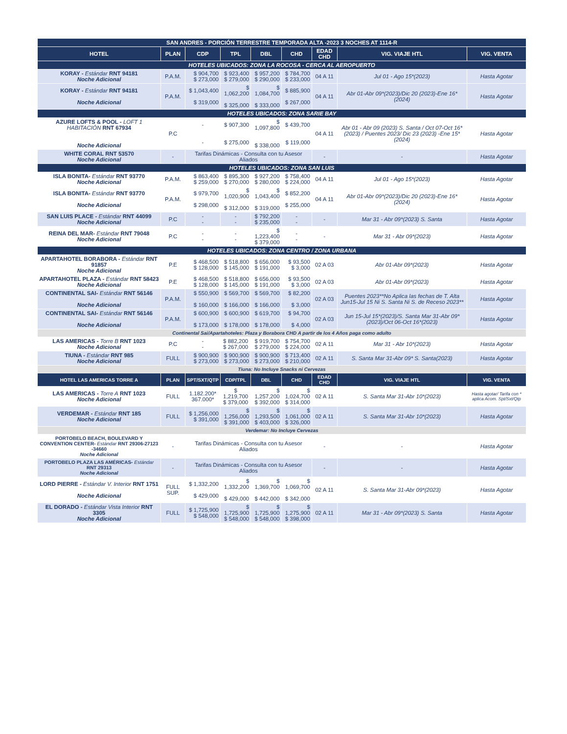| SAN ANDRES - PORCIÓN TERRESTRE TEMPORADA ALTA -2023 3 NOCHES AT 1114-R | | | | | | | | |
| HOTEL | PLAN | CDP | TPL | DBL | CHD | EDAD CHD | VIG. VIAJE HTL | VIG. VENTA |
| HOTELES UBICADOS: ZONA LA ROCOSA - CERCA AL AEROPUERTO | | | | | | | | |
| KORAY - Estándar RNT 94181 Noche Adicional | P.A.M. | $ 904,700 $ 273,000 | $ 923,400 $ 279,000 | $ 957,200 $ 290,000 | $ 784,700 $ 233,000 | 04 A 11 | Jul 01 - Ago 15*(2023) | Hasta Agotar |
| KORAY - Estándar RNT 94181 Noche Adicional | P.A.M. | $ 1,043,400 $ 319,000 | $ 1,062,200 $ 325,000 | $ 1,084,700 $ 333,000 | $ 885,900 $ 267,000 | 04 A 11 | Abr 01-Abr 09*(2023)/Dic 20 (2023)-Ene 16*(2024) | Hasta Agotar |
| HOTELES UBICADOS: ZONA SARIE BAY | | | | | | | | |
| AZURE LOFTS & POOL - LOFT 1 HABITACIÓN RNT 67934 Noche Adicional | P.C | - - | $ 907,300 $ 275,000 | $ 1,097,800 $ 338,000 | $ 439,700 $ 119,000 | 04 A 11 | Abr 01 - Abr 09 (2023) S. Santa / Oct 07-Oct 16*(2023) / Puentes 2023/ Dic 23 (2023) -Ene 15*(2024) | Hasta Agotar |
| WHITE CORAL RNT 53570 Noche Adicional | - | Tarifas Dinámicas - Consulta con tu Asesor Aliados | | | | - | - | Hasta Agotar |
| HOTELES UBICADOS: ZONA SAN LUIS | | | | | | | | |
| ISLA BONITA- Estándar RNT 93770 Noche Adicional | P.A.M. | $ 863,400 $ 259,000 | $ 895,300 $ 270,000 | $ 927,200 $ 280,000 | $ 758,400 $ 224,000 | 04 A 11 | Jul 01 - Ago 15*(2023) | Hasta Agotar |
| ISLA BONITA- Estándar RNT 93770 Noche Adicional | P.A.M. | $ 979,700 $ 298,000 | $ 1,020,900 $ 312,000 | $ 1,043,400 $ 319,000 | $ 852,200 $ 255,000 | 04 A 11 | Abr 01-Abr 09*(2023)/Dic 20 (2023)-Ene 16*(2024) | Hasta Agotar |
| SAN LUIS PLACE - Estándar RNT 44099 Noche Adicional | P.C | - - | - - | $ 792,200 $ 235,000 | - - | - | Mar 31 - Abr 09*(2023) S. Santa | Hasta Agotar |
| REINA DEL MAR- Estándar RNT 79048 Noche Adicional | P.C | - - | - - | $ 1,223,400 $ 379,000 | - - | - | Mar 31 - Abr 09*(2023) | Hasta Agotar |
| HOTELES UBICADOS: ZONA CENTRO / ZONA URBANA | | | | | | | | |
| APARTAHOTEL BORABORA - Estándar RNT 91857 Noche Adicional | P.E | $ 468,500 $ 128,000 | $ 518,800 $ 145,000 | $ 656,000 $ 191,000 | $ 93,500 $ 3,000 | 02 A 03 | Abr 01-Abr 09*(2023) | Hasta Agotar |
| APARTAHOTEL PLAZA - Estándar RNT 58423 Noche Adicional | P.E | $ 468,500 $ 128,000 | $ 518,800 $ 145,000 | $ 656,000 $ 191,000 | $ 93,500 $ 3,000 | 02 A 03 | Abr 01-Abr 09*(2023) | Hasta Agotar |
| CONTINENTAL SAI- Estándar RNT 56146 Noche Adicional | P.A.M. | $ 550,900 $ 160,000 | $ 569,700 $ 166,000 | $ 569,700 $ 166,000 | $ 82,200 $ 3,000 | 02 A 03 | Puentes 2023**No Aplica las fechas de T. Alta Jun15-Jul 15 Ni S. Santa Ni S. de Receso 2023** | Hasta Agotar |
| CONTINENTAL SAI- Estándar RNT 56146 Noche Adicional | P.A.M. | $ 600,900 $ 173,000 | $ 600,900 $ 178,000 | $ 619,700 $ 178,000 | $ 94,700 $ 4,000 | 02 A 03 | Jun 15-Jul 15*(2023)/S. Santa Mar 31-Abr 09*(2023)/Oct 06-Oct 16*(2023) | Hasta Agotar |
| Continental Sai/Apartahoteles: Plaza y Borabora CHD A partir de los 4 Años paga como adulto | | | | | | | | |
| LAS AMERICAS - Torre B RNT 1023 Noche Adicional | P.C | - - | $ 882,200 $ 267,000 | $ 919,700 $ 279,000 | $ 754,700 $ 224,000 | 02 A 11 | Mar 31 - Abr 10*(2023) | Hasta Agotar |
| TIUNA - Estándar RNT 985 Noche Adicional | FULL | $ 900,900 $ 273,000 | $ 900,900 $ 273,000 | $ 900,900 $ 273,000 | $ 713,400 $ 210,000 | 02 A 11 | S. Santa Mar 31-Abr 09* S. Santa(2023) | Hasta Agotar |
| Tiuna: No Incluye Snacks ni Cervezas | | | | | | | | |
| HOTEL LAS AMERICAS TORRE A | PLAN | SPT/SXT/QTP | CDP/TPL | DBL | CHD | EDAD CHD | VIG. VIAJE HTL | VIG. VENTA |
| LAS AMERICAS - Torre A RNT 1023 Noche Adicional | FULL | 1.182.200* 367.000* | $ 1,219,700 $ 379,000 | $ 1,257,200 $ 392,000 | $ 1,024,700 $ 314,000 | 02 A 11 | S. Santa Mar 31-Abr 10*(2023) | Hasta agotar/ Tarifa con * aplica Acom. Spt/Sxt/Qtp |
| VERDEMAR - Estándar RNT 185 Noche Adicional | FULL | $ 1,256,000 $ 391,000 | $ 1,256,000 $ 391,000 | $ 1,293,500 $ 403,000 | $ 1,061,000 $ 326,000 | 02 A 11 | S. Santa Mar 31-Abr 10*(2023) | Hasta Agotar |
| Verdemar: No Incluye Cervezas | | | | | | | | |
| PORTOBELO BEACH, BOULEVARD Y CONVENTION CENTER- Estándar RNT 29306-27123 -34660 Noche Adicional | - | Tarifas Dinámicas - Consulta con tu Asesor Aliados | | | | - | - | Hasta Agotar |
| PORTOBELO PLAZA LAS AMÉRICAS- Estándar RNT 29313 Noche Adicional | - | Tarifas Dinámicas - Consulta con tu Asesor Aliados | | | | - | - | Hasta Agotar |
| LORD PIERRE - Estándar V. Interior RNT 1751 Noche Adicional | FULL SUP. | $ 1,332,200 $ 429,000 | $ 1,332,200 $ 429,000 | $ 1,369,700 $ 442,000 | $ 1,069,700 $ 342,000 | 02 A 11 | S. Santa Mar 31-Abr 09*(2023) | Hasta Agotar |
| EL DORADO - Estándar Vista Interior RNT 3305 Noche Adicional | FULL | $ 1,725,900 $ 548,000 | $ 1,725,900 $ 548,000 | $ 1,725,900 $ 548,000 | $ 1,275,900 $ 398,000 | 02 A 11 | Mar 31 - Abr 09*(2023) S. Santa | Hasta Agotar |